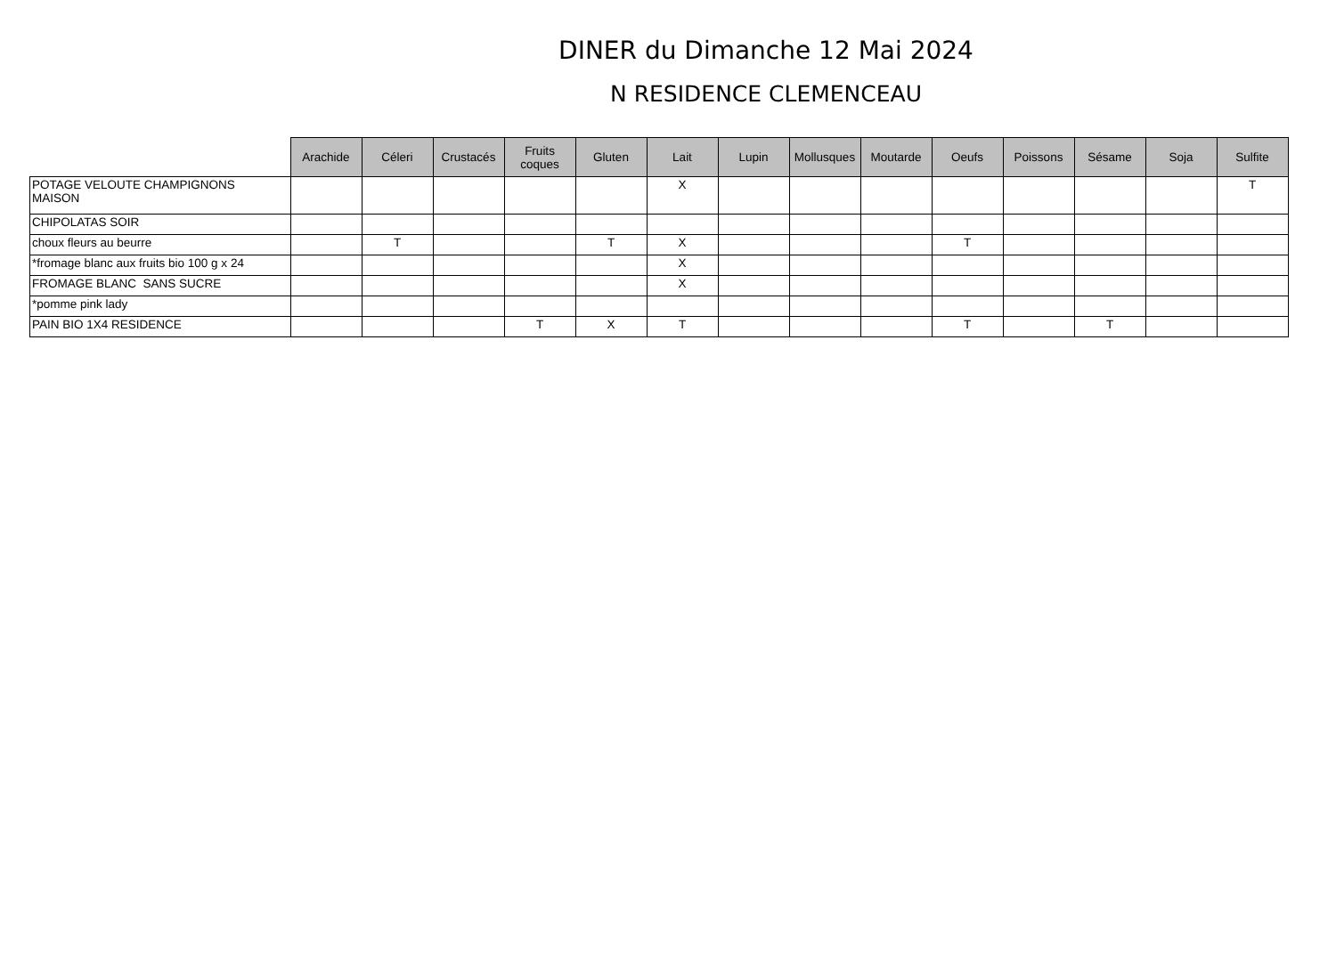DINER du Dimanche 12 Mai 2024
N RESIDENCE CLEMENCEAU
| | Arachide | Céleri | Crustacés | Fruits coques | Gluten | Lait | Lupin | Mollusques | Moutarde | Oeufs | Poissons | Sésame | Soja | Sulfite |
| --- | --- | --- | --- | --- | --- | --- | --- | --- | --- | --- | --- | --- | --- | --- |
| POTAGE VELOUTE CHAMPIGNONS MAISON | | | | | | X | | | | | | | | T |
| CHIPOLATAS SOIR | | | | | | | | | | | | | | |
| choux fleurs au beurre | | T | | | T | X | | | | T | | | | |
| *fromage blanc aux fruits bio 100 g x 24 | | | | | | X | | | | | | | | |
| FROMAGE BLANC SANS SUCRE | | | | | | X | | | | | | | | |
| *pomme pink lady | | | | | | | | | | | | | | |
| PAIN BIO 1X4 RESIDENCE | | | | T | X | T | | | | T | | T | | |